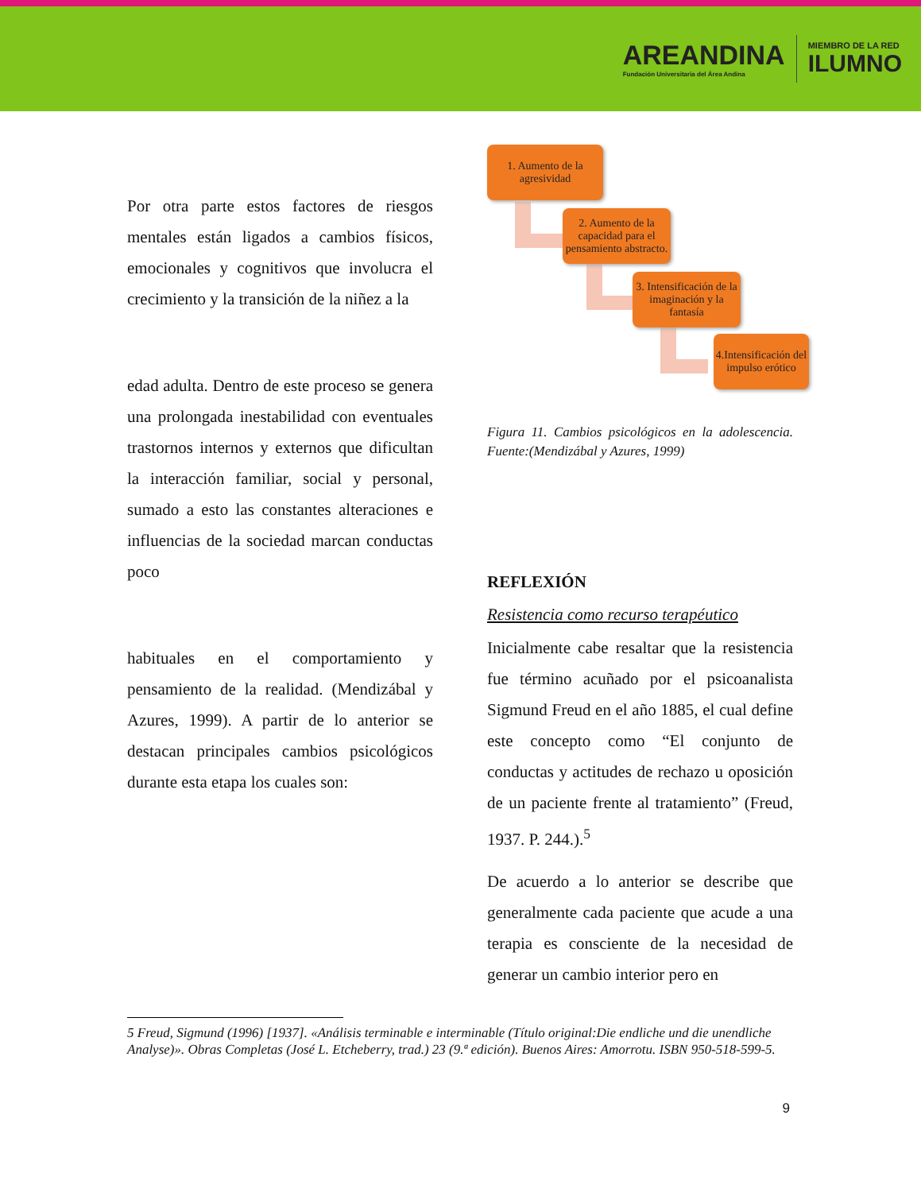AREANDINA
Fundación Universitaria del Área Andina
MIEMBRO DE LA RED
ILUMNO
Por otra parte estos factores de riesgos mentales están ligados a cambios físicos, emocionales y cognitivos que involucra el crecimiento y la transición de la niñez a la
edad adulta. Dentro de este proceso se genera una prolongada inestabilidad con eventuales trastornos internos y externos que dificultan la interacción familiar, social y personal, sumado a esto las constantes alteraciones e influencias de la sociedad marcan conductas poco
habituales en el comportamiento y pensamiento de la realidad. (Mendizábal y Azures, 1999). A partir de lo anterior se destacan principales cambios psicológicos durante esta etapa los cuales son:
1. Aumento de la agresividad
2. Aumento de la capacidad para el pensamiento abstracto.
3. Intensificación de la imaginación y la fantasía
4.Intensificación del impulso erótico
Figura 11. Cambios psicológicos en la adolescencia. Fuente:(Mendizábal y Azures, 1999)
REFLEXIÓN
Resistencia como recurso terapéutico
Inicialmente cabe resaltar que la resistencia fue término acuñado por el psicoanalista Sigmund Freud en el año 1885, el cual define este concepto como “El conjunto de conductas y actitudes de rechazo u oposición de un paciente frente al tratamiento” (Freud, 1937. P. 244.).<sup>5</sup>
De acuerdo a lo anterior se describe que generalmente cada paciente que acude a una terapia es consciente de la necesidad de generar un cambio interior pero en
5 Freud, Sigmund (1996) [1937]. «Análisis terminable e interminable (Título original:Die endliche und die unendliche Analyse)». Obras Completas (José L. Etcheberry, trad.) 23 (9.ª edición). Buenos Aires: Amorrotu. ISBN 950-518-599-5.
9